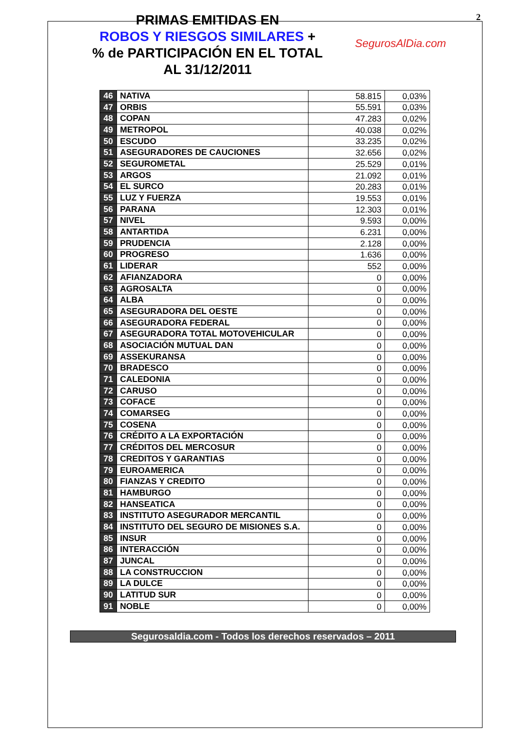PRIMAS EMITIDAS EN
ROBOS Y RIESGOS SIMILARES +
% de PARTICIPACIÓN EN EL TOTAL
AL 31/12/2011
SegurosAlDia.com
2
| 46 | NATIVA | 58.815 | 0,03% |
| 47 | ORBIS | 55.591 | 0,03% |
| 48 | COPAN | 47.283 | 0,02% |
| 49 | METROPOL | 40.038 | 0,02% |
| 50 | ESCUDO | 33.235 | 0,02% |
| 51 | ASEGURADORES DE CAUCIONES | 32.656 | 0,02% |
| 52 | SEGUROMETAL | 25.529 | 0,01% |
| 53 | ARGOS | 21.092 | 0,01% |
| 54 | EL SURCO | 20.283 | 0,01% |
| 55 | LUZ Y FUERZA | 19.553 | 0,01% |
| 56 | PARANA | 12.303 | 0,01% |
| 57 | NIVEL | 9.593 | 0,00% |
| 58 | ANTARTIDA | 6.231 | 0,00% |
| 59 | PRUDENCIA | 2.128 | 0,00% |
| 60 | PROGRESO | 1.636 | 0,00% |
| 61 | LIDERAR | 552 | 0,00% |
| 62 | AFIANZADORA | 0 | 0,00% |
| 63 | AGROSALTA | 0 | 0,00% |
| 64 | ALBA | 0 | 0,00% |
| 65 | ASEGURADORA DEL OESTE | 0 | 0,00% |
| 66 | ASEGURADORA FEDERAL | 0 | 0,00% |
| 67 | ASEGURADORA TOTAL MOTOVEHICULAR | 0 | 0,00% |
| 68 | ASOCIACIÓN MUTUAL DAN | 0 | 0,00% |
| 69 | ASSEKURANSA | 0 | 0,00% |
| 70 | BRADESCO | 0 | 0,00% |
| 71 | CALEDONIA | 0 | 0,00% |
| 72 | CARUSO | 0 | 0,00% |
| 73 | COFACE | 0 | 0,00% |
| 74 | COMARSEG | 0 | 0,00% |
| 75 | COSENA | 0 | 0,00% |
| 76 | CRÉDITO A LA EXPORTACIÓN | 0 | 0,00% |
| 77 | CRÉDITOS DEL MERCOSUR | 0 | 0,00% |
| 78 | CREDITOS Y GARANTIAS | 0 | 0,00% |
| 79 | EUROAMERICA | 0 | 0,00% |
| 80 | FIANZAS Y CREDITO | 0 | 0,00% |
| 81 | HAMBURGO | 0 | 0,00% |
| 82 | HANSEATICA | 0 | 0,00% |
| 83 | INSTITUTO ASEGURADOR MERCANTIL | 0 | 0,00% |
| 84 | INSTITUTO DEL SEGURO DE MISIONES S.A. | 0 | 0,00% |
| 85 | INSUR | 0 | 0,00% |
| 86 | INTERACCIÓN | 0 | 0,00% |
| 87 | JUNCAL | 0 | 0,00% |
| 88 | LA CONSTRUCCION | 0 | 0,00% |
| 89 | LA DULCE | 0 | 0,00% |
| 90 | LATITUD SUR | 0 | 0,00% |
| 91 | NOBLE | 0 | 0,00% |
Segurosaldia.com - Todos los derechos reservados – 2011